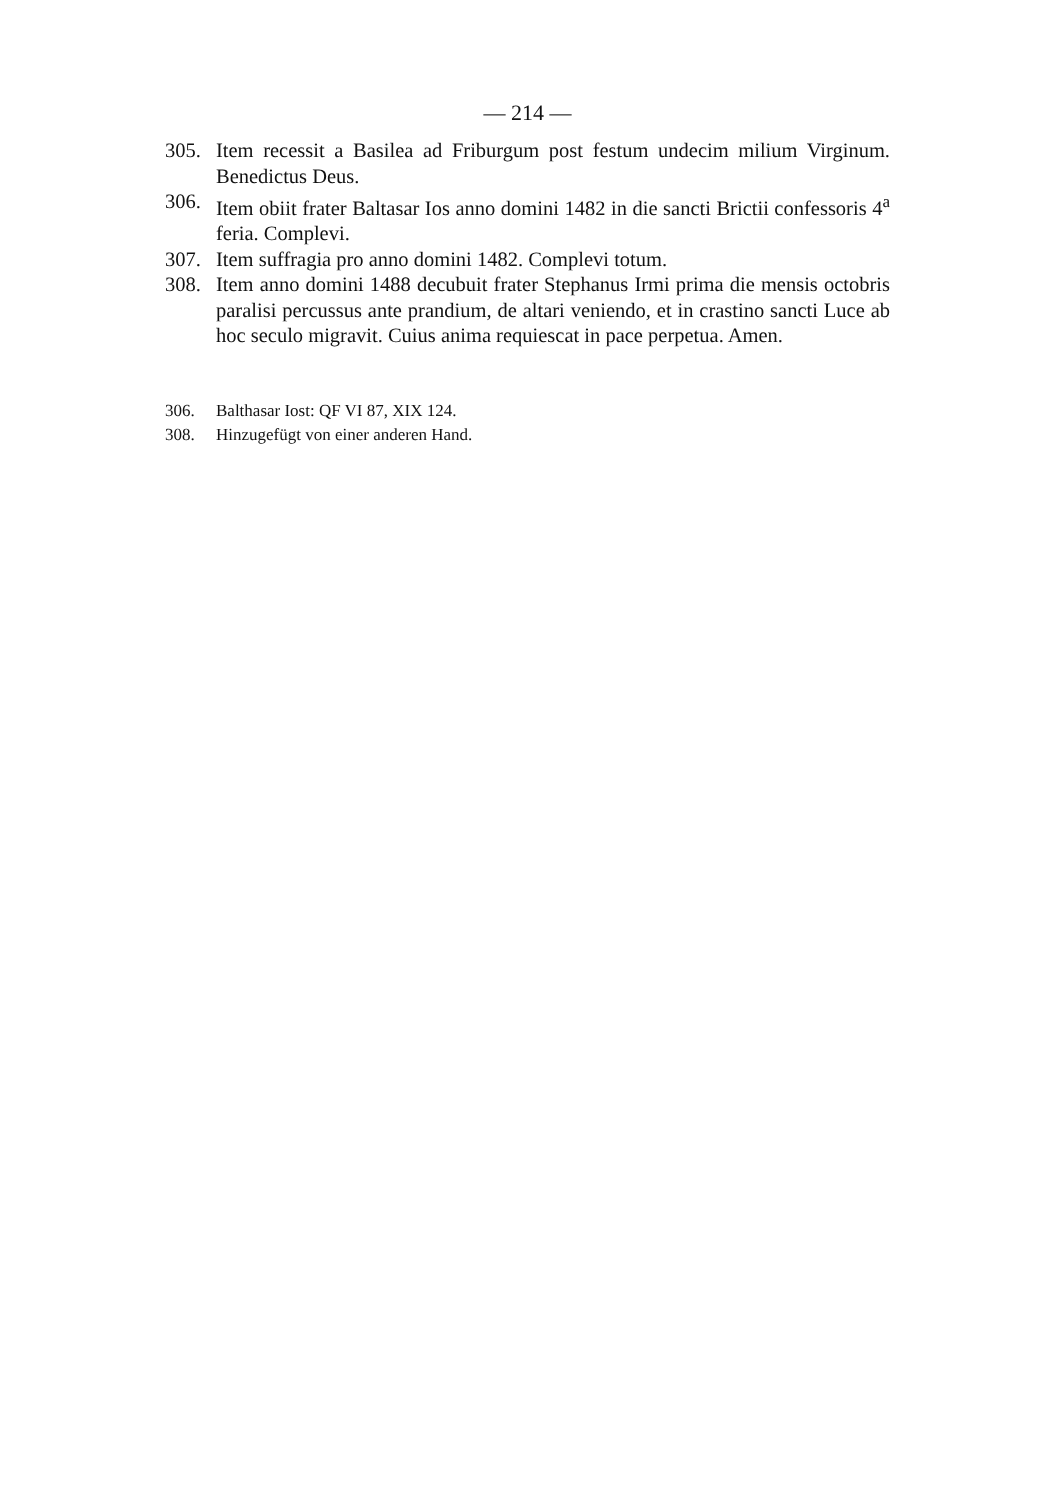— 214 —
305. Item recessit a Basilea ad Friburgum post festum undecim milium Virginum. Benedictus Deus.
306. Item obiit frater Baltasar Ios anno domini 1482 in die sancti Brictii confessoris 4<sup>a</sup> feria. Complevi.
307. Item suffragia pro anno domini 1482. Complevi totum.
308. Item anno domini 1488 decubuit frater Stephanus Irmi prima die mensis octobris paralisi percussus ante prandium, de altari veniendo, et in crastino sancti Luce ab hoc seculo migravit. Cuius anima requiescat in pace perpetua. Amen.
306. Balthasar Iost: QF VI 87, XIX 124.
308. Hinzugefügt von einer anderen Hand.